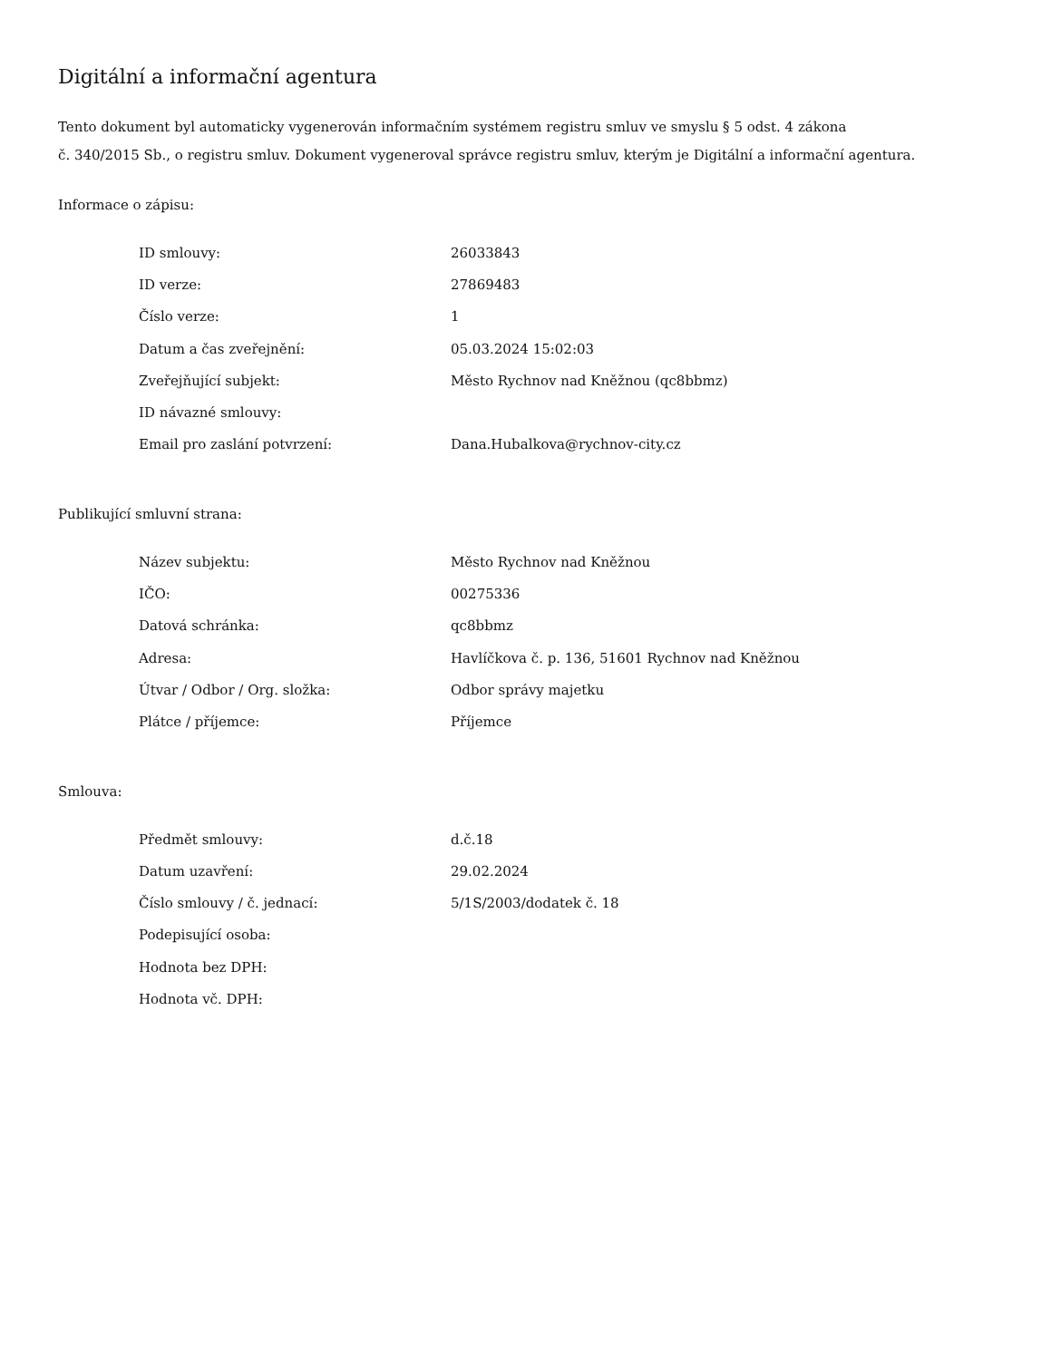Digitální a informační agentura
Tento dokument byl automaticky vygenerován informačním systémem registru smluv ve smyslu § 5 odst. 4 zákona
č. 340/2015 Sb., o registru smluv. Dokument vygeneroval správce registru smluv, kterým je Digitální a informační agentura.
Informace o zápisu:
| ID smlouvy: | 26033843 |
| ID verze: | 27869483 |
| Číslo verze: | 1 |
| Datum a čas zveřejnění: | 05.03.2024 15:02:03 |
| Zveřejňující subjekt: | Město Rychnov nad Kněžnou (qc8bbmz) |
| ID návazné smlouvy: | |
| Email pro zaslání potvrzení: | Dana.Hubalkova@rychnov-city.cz |
Publikující smluvní strana:
| Název subjektu: | Město Rychnov nad Kněžnou |
| IČO: | 00275336 |
| Datová schránka: | qc8bbmz |
| Adresa: | Havlíčkova č. p. 136, 51601 Rychnov nad Kněžnou |
| Útvar / Odbor / Org. složka: | Odbor správy majetku |
| Plátce / příjemce: | Příjemce |
Smlouva:
| Předmět smlouvy: | d.č.18 |
| Datum uzavření: | 29.02.2024 |
| Číslo smlouvy / č. jednací: | 5/1S/2003/dodatek č. 18 |
| Podepisující osoba: | |
| Hodnota bez DPH: | |
| Hodnota vč. DPH: | |